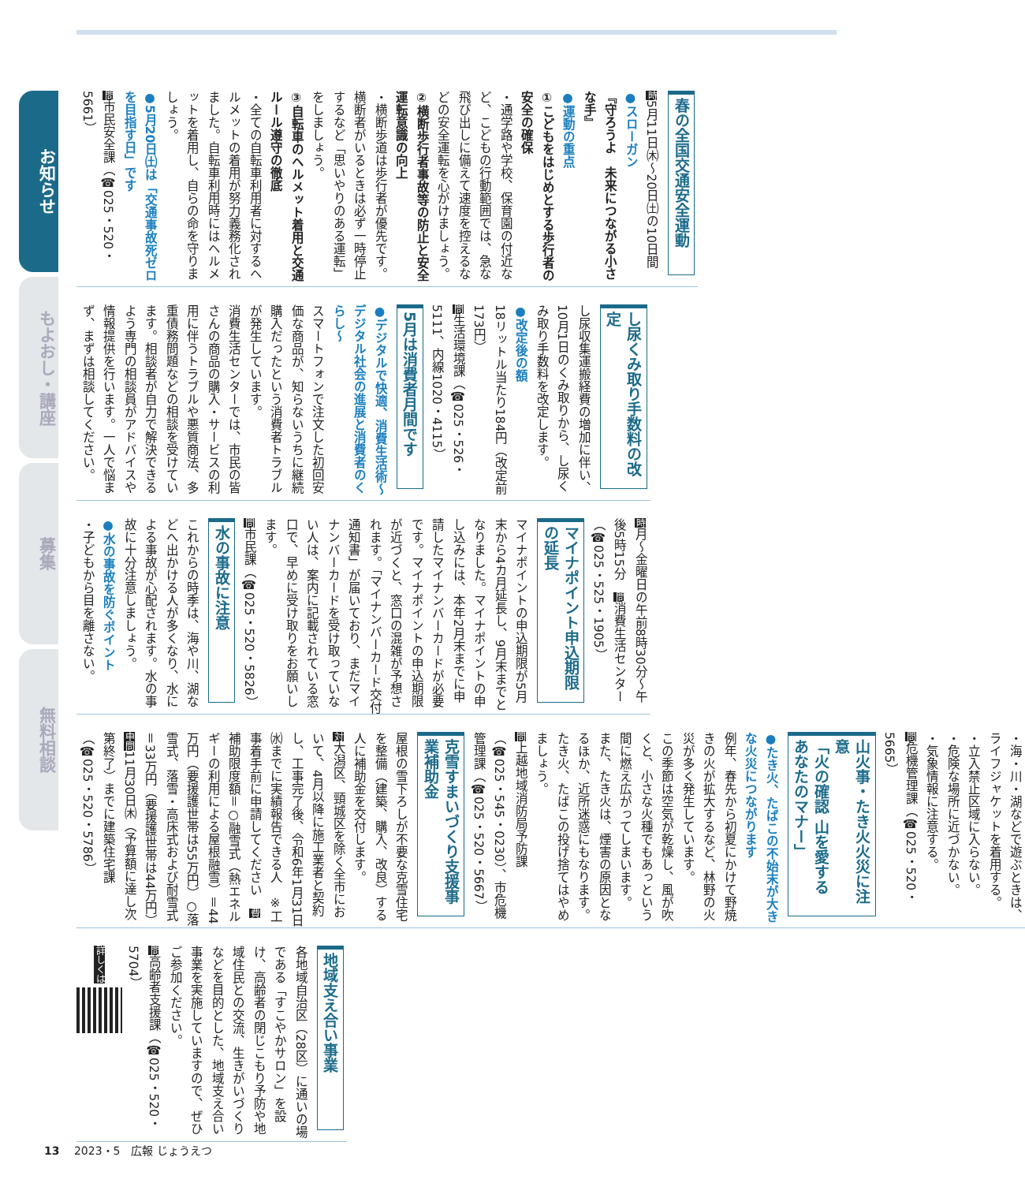春の全国交通安全運動
時5月11日㈭～20日㈯の10日間
●スローガン
『守ろうよ　未来につながる小さな手』
●運動の重点
①こどもをはじめとする歩行者の安全の確保
・通学路や学校、保育園の付近など、こどもの行動範囲では、急な飛び出しに備えて速度を控えるなどの安全運転を心がけましょう。
②横断歩行者事故等の防止と安全運転意識の向上
・横断歩道は歩行者が優先です。横断者がいるときは必ず一時停止するなど「思いやりのある運転」をしましょう。
③自転車のヘルメット着用と交通ルール遵守の徹底
・全ての自転車利用者に対するヘルメットの着用が努力義務化されました。自転車利用時にはヘルメットを着用し、自らの命を守りましょう。
●5月20日㈯は「交通事故死ゼロを目指す日」です
問市民安全課（☎025・520・5661）
し尿くみ取り手数料の改定
し尿収集運搬経費の増加に伴い、10月1日のくみ取りから、し尿くみ取り手数料を改定します。
●改定後の額
18リットル当たり184円（改定前173円）
問生活環境課（☎025・526・5111、内線1020・4115）
5月は消費者月間です
●デジタルで快適、消費生活術～デジタル社会の進展と消費者のくらし～
スマートフォンで注文した初回安価な商品が、知らないうちに継続購入だったという消費者トラブルが発生しています。
消費生活センターでは、市民の皆さんの商品の購入・サービスの利用に伴うトラブルや悪質商法、多重債務問題などの相談を受けています。相談者が自力で解決できるよう専門の相談員がアドバイスや情報提供を行います。一人で悩まず、まずは相談してください。
時月～金曜日の午前8時30分～午後5時15分　問消費生活センター（☎025・525・1905）
マイナポイント申込期限の延長
マイナポイントの申込期限が5月末から4カ月延長し、9月末までとなりました。マイナポイントの申し込みには、本年2月末までに申請したマイナンバーカードが必要です。マイナポイントの申込期限が近づくと、窓口の混雑が予想されます。「マイナンバーカード交付通知書」が届いており、まだマイナンバーカードを受け取っていない人は、案内に記載されている窓口で、早めに受け取りをお願いします。
問市民課（☎025・520・5826）
水の事故に注意
これからの時季は、海や川、湖などへ出かける人が多くなり、水による事故が心配されます。水の事故に十分注意しましょう。
●水の事故を防ぐポイント
・子どもから目を離さない。
・海・川・湖などで遊ぶときは、ライフジャケットを着用する。
・立入禁止区域に入らない。
・危険な場所に近づかない。
・気象情報に注意する。
問危機管理課（☎025・520・5665）
山火事・たき火火災に注意
「火の確認 山を愛する あなたのマナー」
●たき火、たばこの不始末が大きな火災につながります
例年、春先から初夏にかけて野焼きの火が拡大するなど、林野の火災が多く発生しています。
この季節は空気が乾燥し、風が吹くと、小さな火種でもあっという間に燃え広がってしまいます。
また、たき火は、煙害の原因となるほか、近所迷惑にもなります。たき火、たばこの投げ捨てはやめましょう。
問上越地域消防局予防課（☎025・545・0230）、市危機管理課（☎025・520・5667）
克雪すまいづくり支援事業補助金
屋根の雪下ろしが不要な克雪住宅を整備（建築、購入、改良）する人に補助金を交付します。
対大潟区、頸城区を除く全市において、4月以降に施工業者と契約し、工事完了後、令和6年1月31日㈬までに実績報告できる人　※工事着手前に申請してください　費補助限度額＝○融雪式（熱エネルギーの利用による屋根融雪）＝44万円（要援護世帯は55万円）○落雪式、落雪・高床式および耐雪式＝33万円（要援護世帯は44万円）　申問11月30日㈭（予算額に達し次第終了）までに建築住宅課（☎025・520・5786）
地域支え合い事業
各地域自治区（28区）に通いの場である「すこやかサロン」を設け、高齢者の閉じこもり予防や地域住民との交流、生きがいづくりなどを目的とした、地域支え合い事業を実施していますので、ぜひご参加ください。
問高齢者支援課（☎025・520・5704）
詳しくは
お知らせ
もよおし・講座
募集
無料相談
13 2023・5　広報 じょうえつ